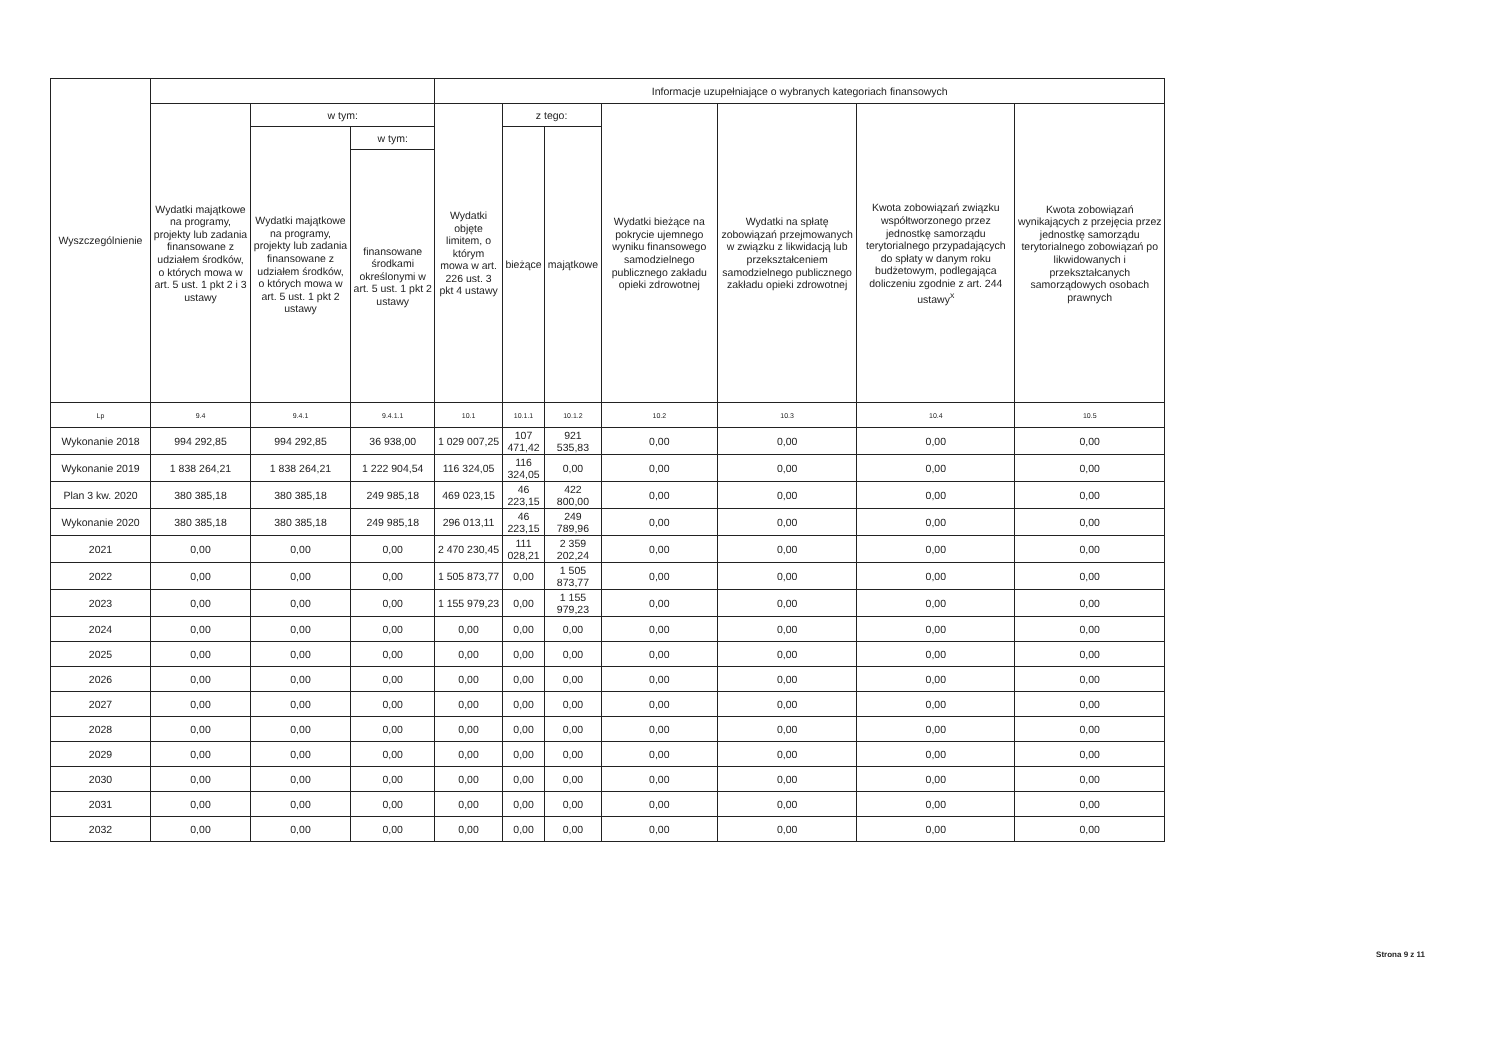| Wyszczególnienie | | | | Informacje uzupełniające o wybranych kategoriach finansowych | | | | | | |
| --- | --- | --- | --- | --- | --- | --- | --- | --- | --- | --- |
| | Wydatki majątkowe na programy, projekty lub zadania finansowane z udziałem środków, o których mowa w art. 5 ust. 1 pkt 2 i 3 ustawy | w tym: | | Wydatki objęte limitem, o którym mowa w art. 226 ust. 3 pkt 4 ustawy | z tego: | | Wydatki bieżące na pokrycie ujemnego wyniku finansowego samodzielnego publicznego zakładu opieki zdrowotnej | Wydatki na spłatę zobowiązań przejmowanych w związku z likwidacją lub przekształceniem samodzielnego publicznego zakładu opieki zdrowotnej | Kwota zobowiązań związku współtworzonego przez jednostkę samorządu terytorialnego przypadających do spłaty w danym roku budżetowym, podlegająca doliczeniu zgodnie z art. 244 ustawy<sup>x</sup> | Kwota zobowiązań wynikających z przejęcia przez jednostkę samorządu terytorialnego zobowiązań po likwidowanych i przekształcanych samorządowych osobach prawnych |
| | | Wydatki majątkowe na programy, projekty lub zadania finansowane z udziałem środków, o których mowa w art. 5 ust. 1 pkt 2 ustawy | w tym: | | bieżące | majątkowe | | | | |
| | | | finansowane środkami określonymi w art. 5 ust. 1 pkt 2 ustawy | | | | | | | |
| Lp | 9.4 | 9.4.1 | 9.4.1.1 | 10.1 | 10.1.1 | 10.1.2 | 10.2 | 10.3 | 10.4 | 10.5 |
| Wykonanie 2018 | 994 292,85 | 994 292,85 | 36 938,00 | 1 029 007,25 | 107 471,42 | 921 535,83 | 0,00 | 0,00 | 0,00 | 0,00 |
| Wykonanie 2019 | 1 838 264,21 | 1 838 264,21 | 1 222 904,54 | 116 324,05 | 116 324,05 | 0,00 | 0,00 | 0,00 | 0,00 | 0,00 |
| Plan 3 kw. 2020 | 380 385,18 | 380 385,18 | 249 985,18 | 469 023,15 | 46 223,15 | 422 800,00 | 0,00 | 0,00 | 0,00 | 0,00 |
| Wykonanie 2020 | 380 385,18 | 380 385,18 | 249 985,18 | 296 013,11 | 46 223,15 | 249 789,96 | 0,00 | 0,00 | 0,00 | 0,00 |
| 2021 | 0,00 | 0,00 | 0,00 | 2 470 230,45 | 111 028,21 | 2 359 202,24 | 0,00 | 0,00 | 0,00 | 0,00 |
| 2022 | 0,00 | 0,00 | 0,00 | 1 505 873,77 | 0,00 | 1 505 873,77 | 0,00 | 0,00 | 0,00 | 0,00 |
| 2023 | 0,00 | 0,00 | 0,00 | 1 155 979,23 | 0,00 | 1 155 979,23 | 0,00 | 0,00 | 0,00 | 0,00 |
| 2024 | 0,00 | 0,00 | 0,00 | 0,00 | 0,00 | 0,00 | 0,00 | 0,00 | 0,00 | 0,00 |
| 2025 | 0,00 | 0,00 | 0,00 | 0,00 | 0,00 | 0,00 | 0,00 | 0,00 | 0,00 | 0,00 |
| 2026 | 0,00 | 0,00 | 0,00 | 0,00 | 0,00 | 0,00 | 0,00 | 0,00 | 0,00 | 0,00 |
| 2027 | 0,00 | 0,00 | 0,00 | 0,00 | 0,00 | 0,00 | 0,00 | 0,00 | 0,00 | 0,00 |
| 2028 | 0,00 | 0,00 | 0,00 | 0,00 | 0,00 | 0,00 | 0,00 | 0,00 | 0,00 | 0,00 |
| 2029 | 0,00 | 0,00 | 0,00 | 0,00 | 0,00 | 0,00 | 0,00 | 0,00 | 0,00 | 0,00 |
| 2030 | 0,00 | 0,00 | 0,00 | 0,00 | 0,00 | 0,00 | 0,00 | 0,00 | 0,00 | 0,00 |
| 2031 | 0,00 | 0,00 | 0,00 | 0,00 | 0,00 | 0,00 | 0,00 | 0,00 | 0,00 | 0,00 |
| 2032 | 0,00 | 0,00 | 0,00 | 0,00 | 0,00 | 0,00 | 0,00 | 0,00 | 0,00 | 0,00 |
Strona 9 z 11